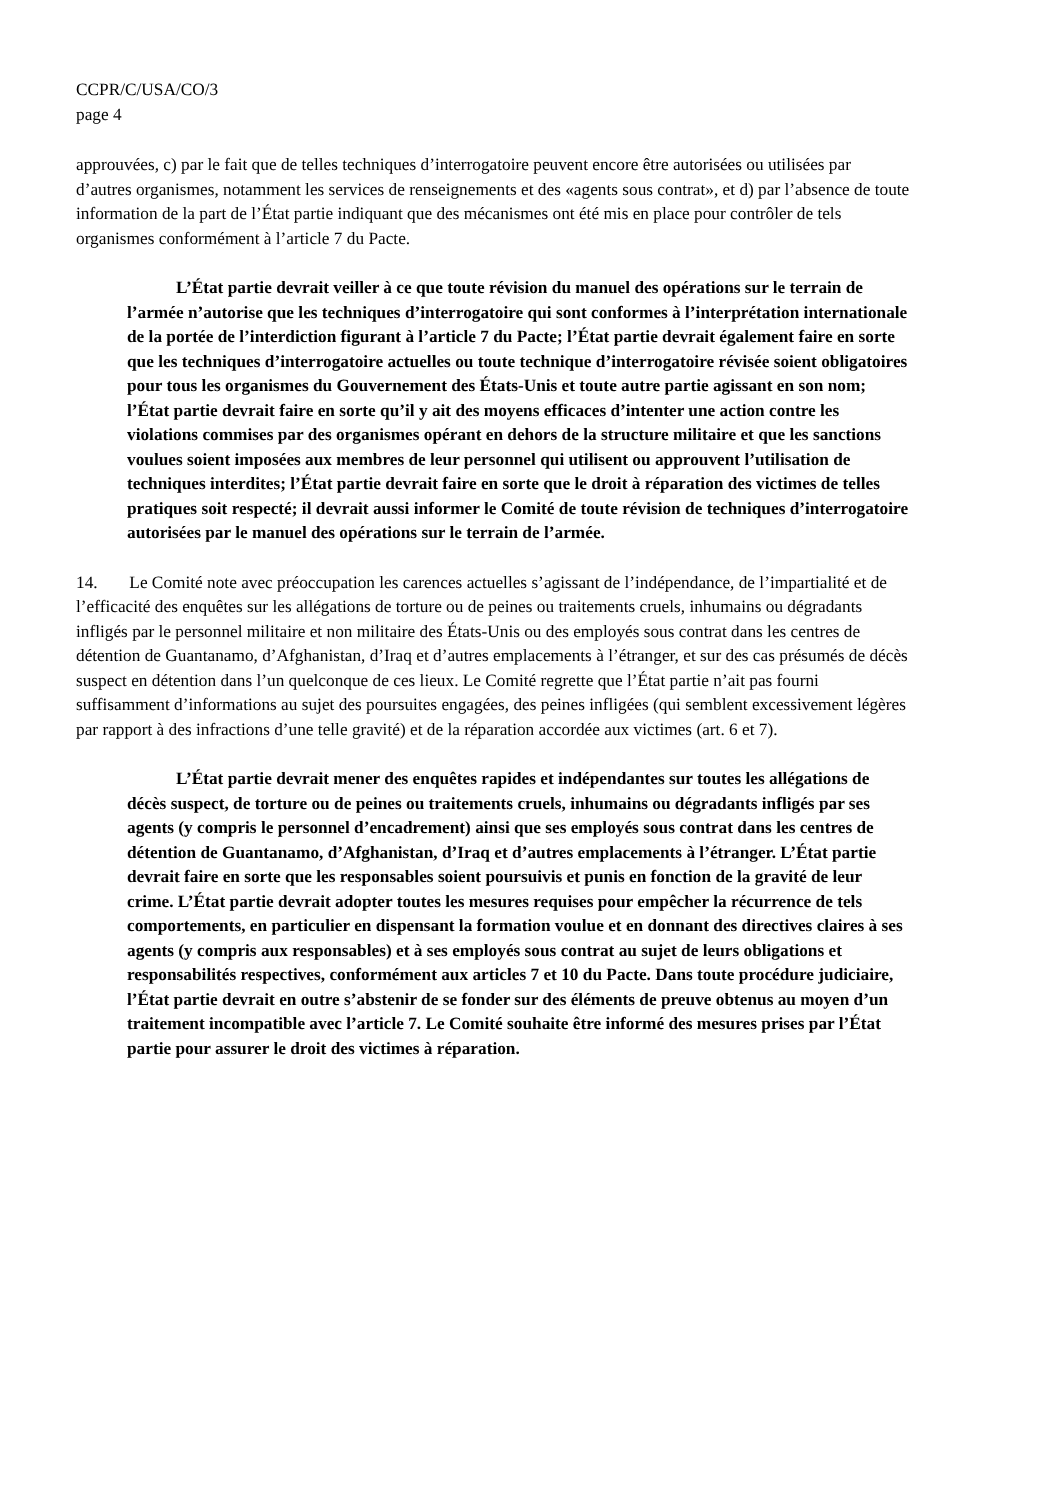CCPR/C/USA/CO/3
page 4
approuvées, c) par le fait que de telles techniques d’interrogatoire peuvent encore être autorisées ou utilisées par d’autres organismes, notamment les services de renseignements et des «agents sous contrat», et d) par l’absence de toute information de la part de l’État partie indiquant que des mécanismes ont été mis en place pour contrôler de tels organismes conformément à l’article 7 du Pacte.
L’État partie devrait veiller à ce que toute révision du manuel des opérations sur le terrain de l’armée n’autorise que les techniques d’interrogatoire qui sont conformes à l’interprétation internationale de la portée de l’interdiction figurant à l’article 7 du Pacte; l’État partie devrait également faire en sorte que les techniques d’interrogatoire actuelles ou toute technique d’interrogatoire révisée soient obligatoires pour tous les organismes du Gouvernement des États-Unis et toute autre partie agissant en son nom; l’État partie devrait faire en sorte qu’il y ait des moyens efficaces d’intenter une action contre les violations commises par des organismes opérant en dehors de la structure militaire et que les sanctions voulues soient imposées aux membres de leur personnel qui utilisent ou approuvent l’utilisation de techniques interdites; l’État partie devrait faire en sorte que le droit à réparation des victimes de telles pratiques soit respecté; il devrait aussi informer le Comité de toute révision de techniques d’interrogatoire autorisées par le manuel des opérations sur le terrain de l’armée.
14. Le Comité note avec préoccupation les carences actuelles s’agissant de l’indépendance, de l’impartialité et de l’efficacité des enquêtes sur les allégations de torture ou de peines ou traitements cruels, inhumains ou dégradants infligés par le personnel militaire et non militaire des États-Unis ou des employés sous contrat dans les centres de détention de Guantanamo, d’Afghanistan, d’Iraq et d’autres emplacements à l’étranger, et sur des cas présumés de décès suspect en détention dans l’un quelconque de ces lieux. Le Comité regrette que l’État partie n’ait pas fourni suffisamment d’informations au sujet des poursuites engagées, des peines infligées (qui semblent excessivement légères par rapport à des infractions d’une telle gravité) et de la réparation accordée aux victimes (art. 6 et 7).
L’État partie devrait mener des enquêtes rapides et indépendantes sur toutes les allégations de décès suspect, de torture ou de peines ou traitements cruels, inhumains ou dégradants infligés par ses agents (y compris le personnel d’encadrement) ainsi que ses employés sous contrat dans les centres de détention de Guantanamo, d’Afghanistan, d’Iraq et d’autres emplacements à l’étranger. L’État partie devrait faire en sorte que les responsables soient poursuivis et punis en fonction de la gravité de leur crime. L’État partie devrait adopter toutes les mesures requises pour empêcher la récurrence de tels comportements, en particulier en dispensant la formation voulue et en donnant des directives claires à ses agents (y compris aux responsables) et à ses employés sous contrat au sujet de leurs obligations et responsabilités respectives, conformément aux articles 7 et 10 du Pacte. Dans toute procédure judiciaire, l’État partie devrait en outre s’abstenir de se fonder sur des éléments de preuve obtenus au moyen d’un traitement incompatible avec l’article 7. Le Comité souhaite être informé des mesures prises par l’État partie pour assurer le droit des victimes à réparation.